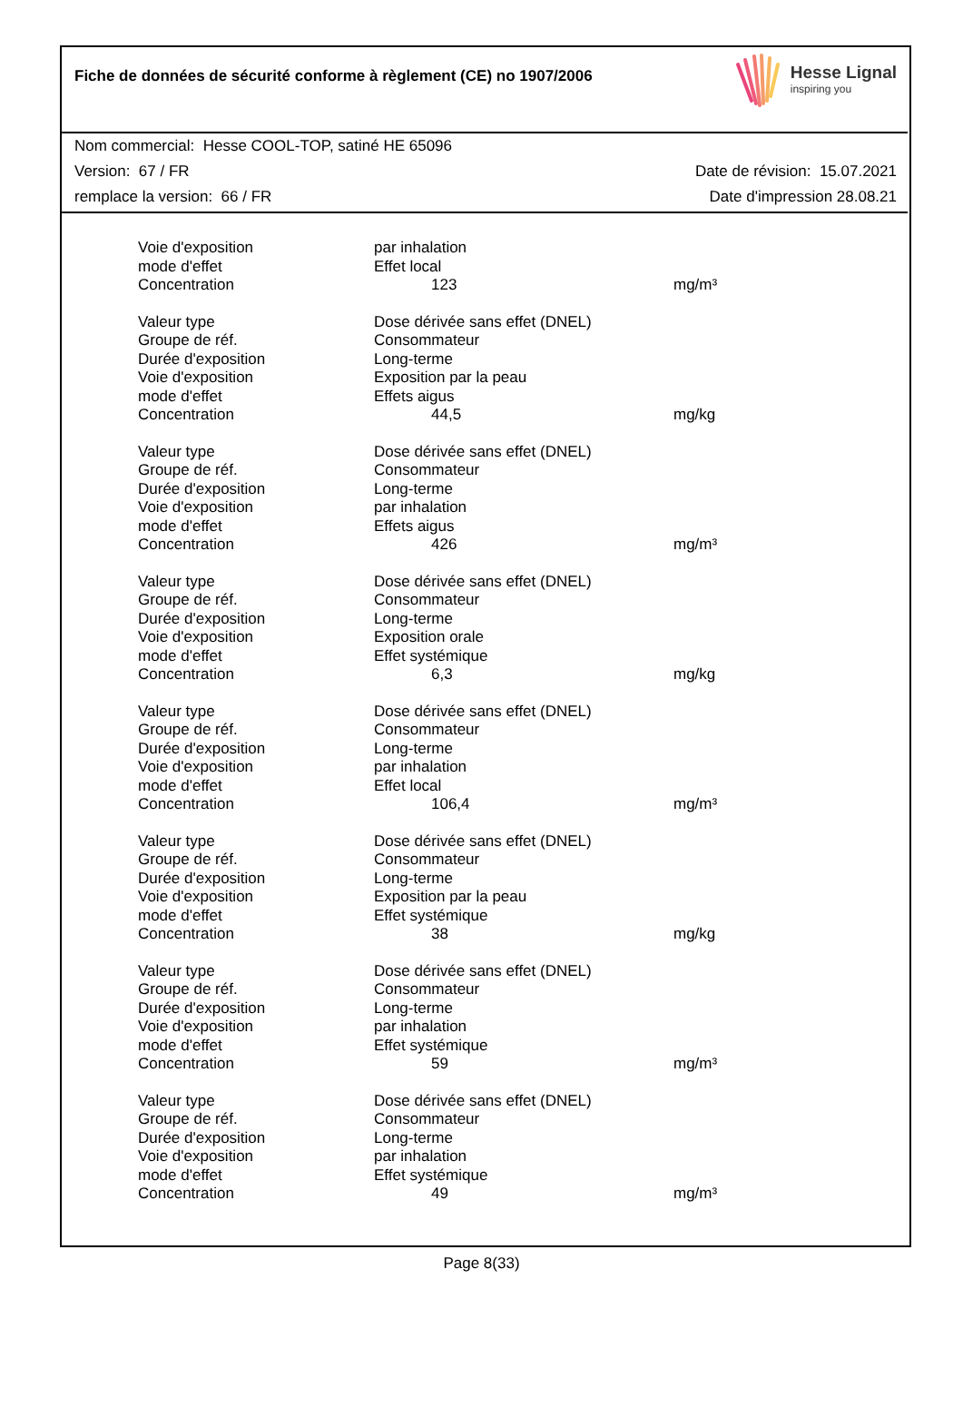Fiche de données de sécurité conforme à règlement (CE) no 1907/2006
Hesse Lignal
inspiring you
Nom commercial: Hesse COOL-TOP, satiné HE 65096
Version: 67 / FR Date de révision: 15.07.2021
remplace la version: 66 / FR Date d'impression 28.08.21
| Voie d'exposition | par inhalation | |
| mode d'effet | Effet local | |
| Concentration | 123 | mg/m³ |
| Valeur type | Dose dérivée sans effet (DNEL) | |
| Groupe de réf. | Consommateur | |
| Durée d'exposition | Long-terme | |
| Voie d'exposition | Exposition par la peau | |
| mode d'effet | Effets aigus | |
| Concentration | 44,5 | mg/kg |
| Valeur type | Dose dérivée sans effet (DNEL) | |
| Groupe de réf. | Consommateur | |
| Durée d'exposition | Long-terme | |
| Voie d'exposition | par inhalation | |
| mode d'effet | Effets aigus | |
| Concentration | 426 | mg/m³ |
| Valeur type | Dose dérivée sans effet (DNEL) | |
| Groupe de réf. | Consommateur | |
| Durée d'exposition | Long-terme | |
| Voie d'exposition | Exposition orale | |
| mode d'effet | Effet systémique | |
| Concentration | 6,3 | mg/kg |
| Valeur type | Dose dérivée sans effet (DNEL) | |
| Groupe de réf. | Consommateur | |
| Durée d'exposition | Long-terme | |
| Voie d'exposition | par inhalation | |
| mode d'effet | Effet local | |
| Concentration | 106,4 | mg/m³ |
| Valeur type | Dose dérivée sans effet (DNEL) | |
| Groupe de réf. | Consommateur | |
| Durée d'exposition | Long-terme | |
| Voie d'exposition | Exposition par la peau | |
| mode d'effet | Effet systémique | |
| Concentration | 38 | mg/kg |
| Valeur type | Dose dérivée sans effet (DNEL) | |
| Groupe de réf. | Consommateur | |
| Durée d'exposition | Long-terme | |
| Voie d'exposition | par inhalation | |
| mode d'effet | Effet systémique | |
| Concentration | 59 | mg/m³ |
| Valeur type | Dose dérivée sans effet (DNEL) | |
| Groupe de réf. | Consommateur | |
| Durée d'exposition | Long-terme | |
| Voie d'exposition | par inhalation | |
| mode d'effet | Effet systémique | |
| Concentration | 49 | mg/m³ |
Page 8(33)